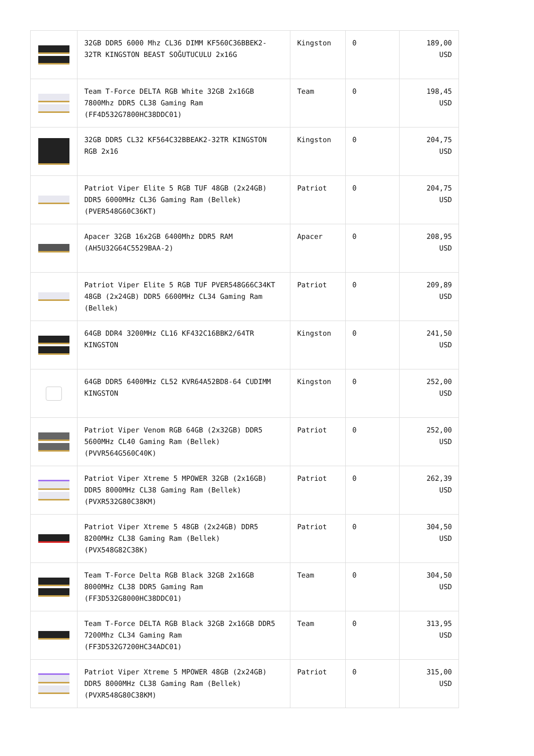| | 32GB DDR5 6000 Mhz CL36 DIMM KF560C36BBEK2-32TR KINGSTON BEAST SOĞUTUCULU 2x16G | Kingston | 0 | 189,00 USD |
| | Team T-Force DELTA RGB White 32GB 2x16GB 7800Mhz DDR5 CL38 Gaming Ram (FF4D532G7800HC38DDC01) | Team | 0 | 198,45 USD |
| | 32GB DDR5 CL32 KF564C32BBEAK2-32TR KINGSTON RGB 2x16 | Kingston | 0 | 204,75 USD |
| | Patriot Viper Elite 5 RGB TUF 48GB (2x24GB) DDR5 6000MHz CL36 Gaming Ram (Bellek) (PVER548G60C36KT) | Patriot | 0 | 204,75 USD |
| | Apacer 32GB 16x2GB 6400Mhz DDR5 RAM (AH5U32G64C5529BAA-2) | Apacer | 0 | 208,95 USD |
| | Patriot Viper Elite 5 RGB TUF PVER548G66C34KT 48GB (2x24GB) DDR5 6600MHz CL34 Gaming Ram (Bellek) | Patriot | 0 | 209,89 USD |
| | 64GB DDR4 3200MHz CL16 KF432C16BBK2/64TR KINGSTON | Kingston | 0 | 241,50 USD |
| | 64GB DDR5 6400MHz CL52 KVR64A52BD8-64 CUDIMM KINGSTON | Kingston | 0 | 252,00 USD |
| | Patriot Viper Venom RGB 64GB (2x32GB) DDR5 5600MHz CL40 Gaming Ram (Bellek) (PVVR564G560C40K) | Patriot | 0 | 252,00 USD |
| | Patriot Viper Xtreme 5 MPOWER 32GB (2x16GB) DDR5 8000MHz CL38 Gaming Ram (Bellek) (PVXR532G80C38KM) | Patriot | 0 | 262,39 USD |
| | Patriot Viper Xtreme 5 48GB (2x24GB) DDR5 8200MHz CL38 Gaming Ram (Bellek) (PVX548G82C38K) | Patriot | 0 | 304,50 USD |
| | Team T-Force Delta RGB Black 32GB 2x16GB 8000MHz CL38 DDR5 Gaming Ram (FF3D532G8000HC38DDC01) | Team | 0 | 304,50 USD |
| | Team T-Force DELTA RGB Black 32GB 2x16GB DDR5 7200Mhz CL34 Gaming Ram (FF3D532G7200HC34ADC01) | Team | 0 | 313,95 USD |
| | Patriot Viper Xtreme 5 MPOWER 48GB (2x24GB) DDR5 8000MHz CL38 Gaming Ram (Bellek) (PVXR548G80C38KM) | Patriot | 0 | 315,00 USD |